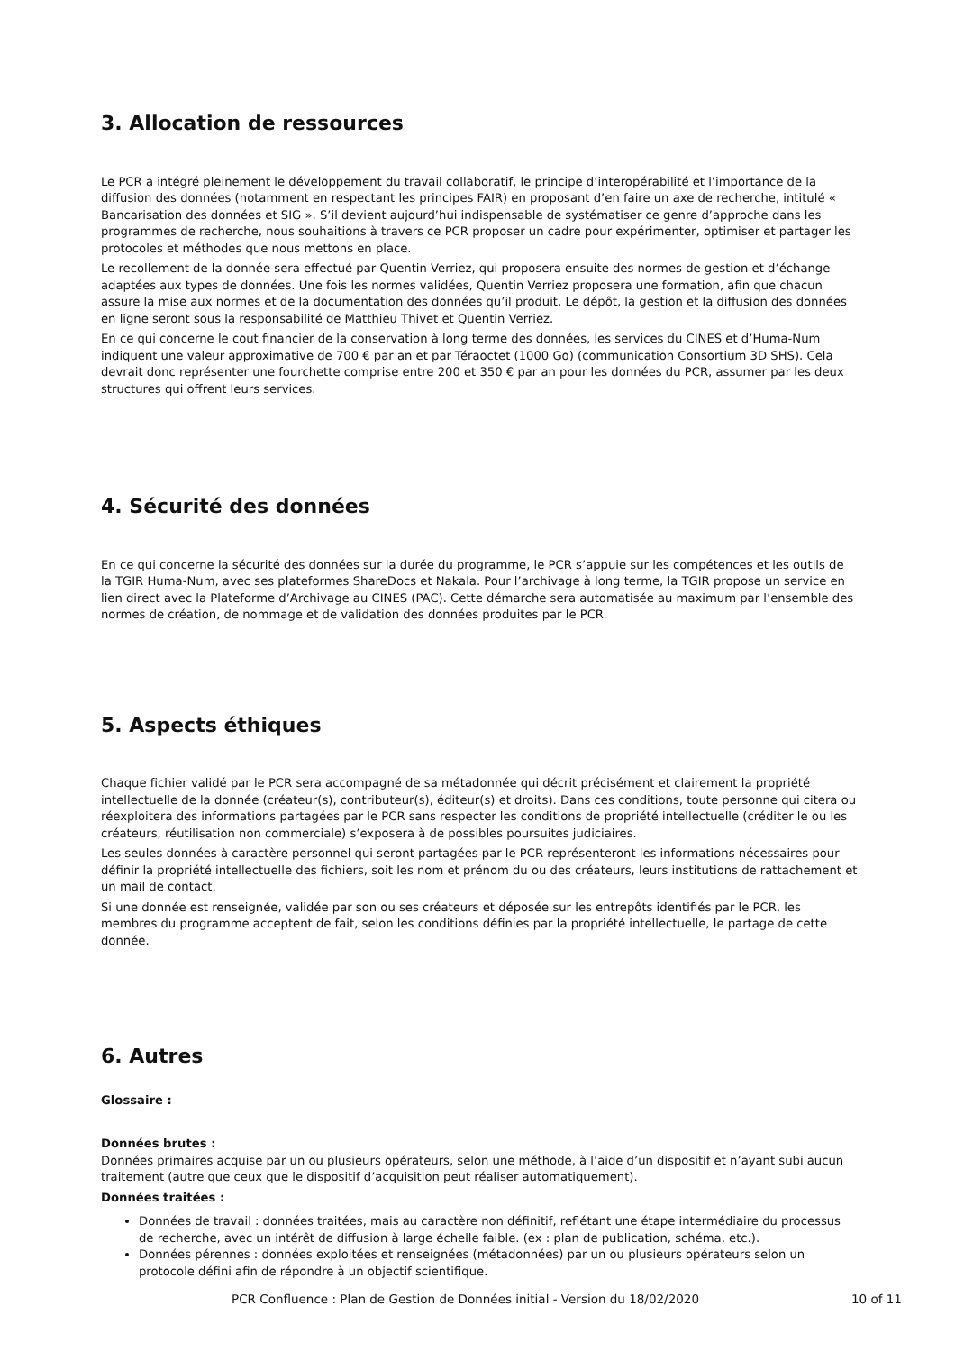3. Allocation de ressources
Le PCR a intégré pleinement le développement du travail collaboratif, le principe d’interopérabilité et l’importance de la diffusion des données (notamment en respectant les principes FAIR) en proposant d’en faire un axe de recherche, intitulé « Bancarisation des données et SIG ». S’il devient aujourd’hui indispensable de systématiser ce genre d’approche dans les programmes de recherche, nous souhaitions à travers ce PCR proposer un cadre pour expérimenter, optimiser et partager les protocoles et méthodes que nous mettons en place.
Le recollement de la donnée sera effectué par Quentin Verriez, qui proposera ensuite des normes de gestion et d’échange adaptées aux types de données. Une fois les normes validées, Quentin Verriez proposera une formation, afin que chacun assure la mise aux normes et de la documentation des données qu’il produit. Le dépôt, la gestion et la diffusion des données en ligne seront sous la responsabilité de Matthieu Thivet et Quentin Verriez.
En ce qui concerne le cout financier de la conservation à long terme des données, les services du CINES et d’Huma-Num indiquent une valeur approximative de 700 € par an et par Téraoctet (1000 Go) (communication Consortium 3D SHS). Cela devrait donc représenter une fourchette comprise entre 200 et 350 € par an pour les données du PCR, assumer par les deux structures qui offrent leurs services.
4. Sécurité des données
En ce qui concerne la sécurité des données sur la durée du programme, le PCR s’appuie sur les compétences et les outils de la TGIR Huma-Num, avec ses plateformes ShareDocs et Nakala. Pour l’archivage à long terme, la TGIR propose un service en lien direct avec la Plateforme d’Archivage au CINES (PAC). Cette démarche sera automatisée au maximum par l’ensemble des normes de création, de nommage et de validation des données produites par le PCR.
5. Aspects éthiques
Chaque fichier validé par le PCR sera accompagné de sa métadonnée qui décrit précisément et clairement la propriété intellectuelle de la donnée (créateur(s), contributeur(s), éditeur(s) et droits). Dans ces conditions, toute personne qui citera ou réexploitera des informations partagées par le PCR sans respecter les conditions de propriété intellectuelle (créditer le ou les créateurs, réutilisation non commerciale) s’exposera à de possibles poursuites judiciaires.
Les seules données à caractère personnel qui seront partagées par le PCR représenteront les informations nécessaires pour définir la propriété intellectuelle des fichiers, soit les nom et prénom du ou des créateurs, leurs institutions de rattachement et un mail de contact.
Si une donnée est renseignée, validée par son ou ses créateurs et déposée sur les entrepôts identifiés par le PCR, les membres du programme acceptent de fait, selon les conditions définies par la propriété intellectuelle, le partage de cette donnée.
6. Autres
Glossaire :
Données brutes :
Données primaires acquise par un ou plusieurs opérateurs, selon une méthode, à l’aide d’un dispositif et n’ayant subi aucun traitement (autre que ceux que le dispositif d’acquisition peut réaliser automatiquement).
Données traitées :
Données de travail : données traitées, mais au caractère non définitif, reflétant une étape intermédiaire du processus de recherche, avec un intérêt de diffusion à large échelle faible. (ex : plan de publication, schéma, etc.).
Données pérennes : données exploitées et renseignées (métadonnées) par un ou plusieurs opérateurs selon un protocole défini afin de répondre à un objectif scientifique.
PCR Confluence : Plan de Gestion de Données initial - Version du 18/02/2020 10 of 11